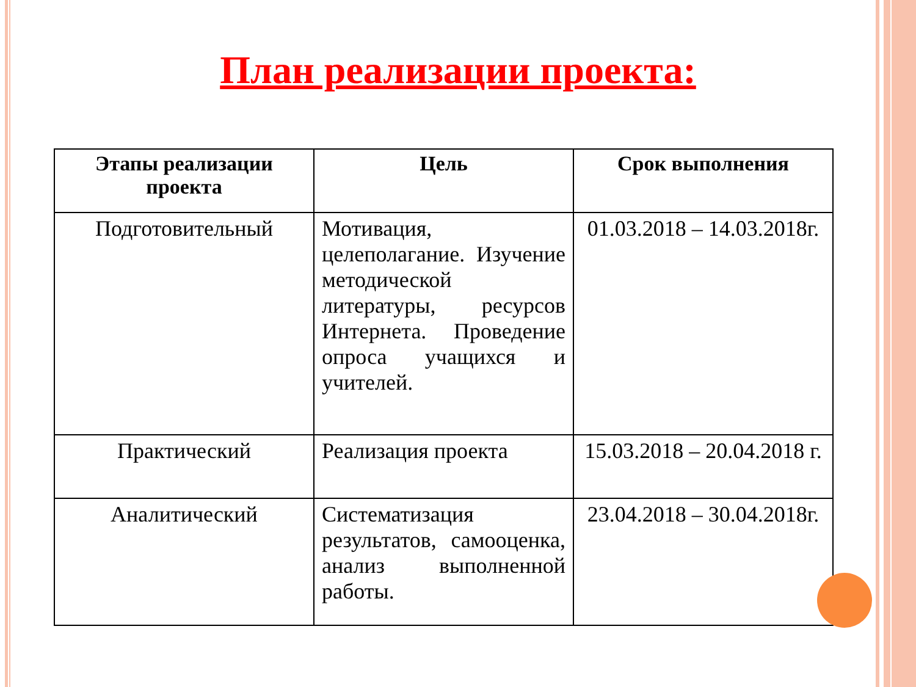План реализации проекта:
| Этапы реализации проекта | Цель | Срок выполнения |
| --- | --- | --- |
| Подготовительный | Мотивация, целеполагание. Изучение методической литературы, ресурсов Интернета. Проведение опроса учащихся и учителей. | 01.03.2018 – 14.03.2018г. |
| Практический | Реализация проекта | 15.03.2018 – 20.04.2018 г. |
| Аналитический | Систематизация результатов, самооценка, анализ выполненной работы. | 23.04.2018 – 30.04.2018г. |